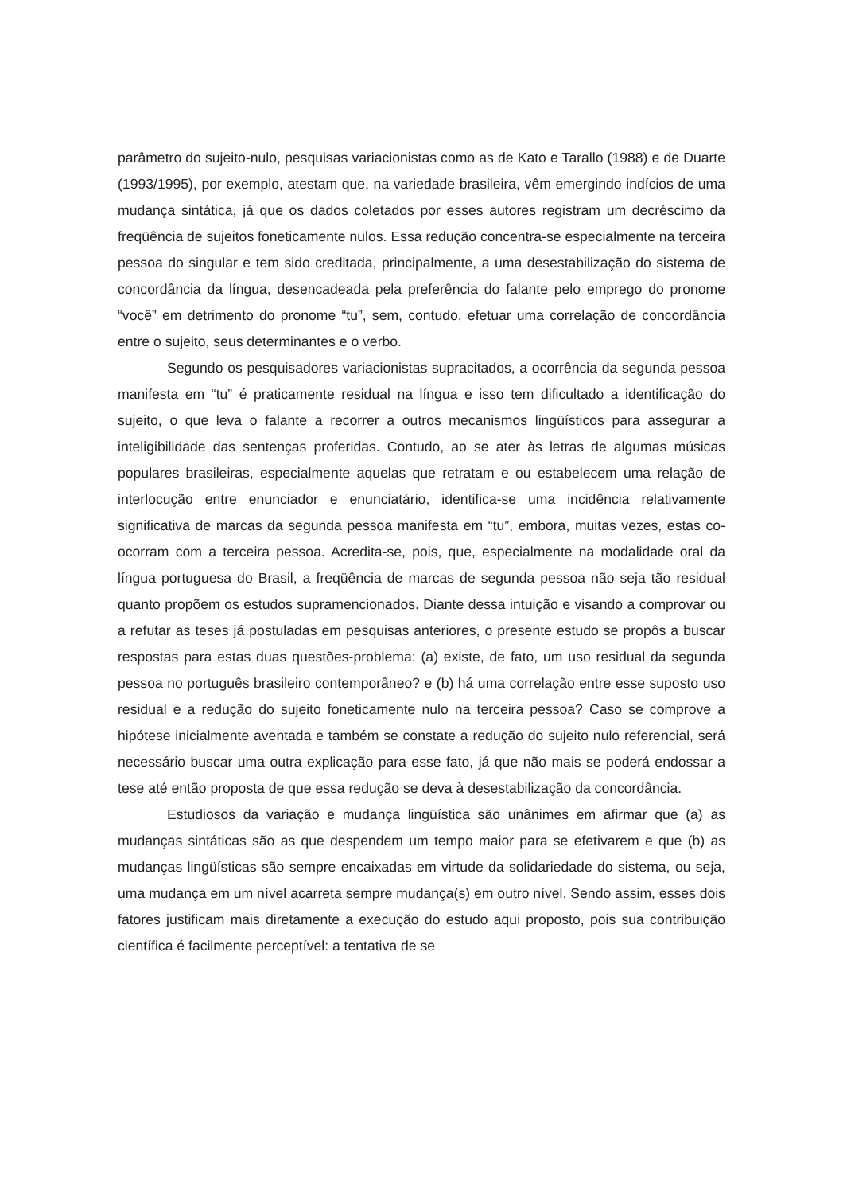parâmetro do sujeito-nulo, pesquisas variacionistas como as de Kato e Tarallo (1988) e de Duarte (1993/1995), por exemplo, atestam que, na variedade brasileira, vêm emergindo indícios de uma mudança sintática, já que os dados coletados por esses autores registram um decréscimo da freqüência de sujeitos foneticamente nulos. Essa redução concentra-se especialmente na terceira pessoa do singular e tem sido creditada, principalmente, a uma desestabilização do sistema de concordância da língua, desencadeada pela preferência do falante pelo emprego do pronome “você” em detrimento do pronome “tu”, sem, contudo, efetuar uma correlação de concordância entre o sujeito, seus determinantes e o verbo.
Segundo os pesquisadores variacionistas supracitados, a ocorrência da segunda pessoa manifesta em “tu” é praticamente residual na língua e isso tem dificultado a identificação do sujeito, o que leva o falante a recorrer a outros mecanismos lingüísticos para assegurar a inteligibilidade das sentenças proferidas. Contudo, ao se ater às letras de algumas músicas populares brasileiras, especialmente aquelas que retratam e ou estabelecem uma relação de interlocução entre enunciador e enunciatário, identifica-se uma incidência relativamente significativa de marcas da segunda pessoa manifesta em “tu”, embora, muitas vezes, estas co-ocorram com a terceira pessoa. Acredita-se, pois, que, especialmente na modalidade oral da língua portuguesa do Brasil, a freqüência de marcas de segunda pessoa não seja tão residual quanto propõem os estudos supramencionados. Diante dessa intuição e visando a comprovar ou a refutar as teses já postuladas em pesquisas anteriores, o presente estudo se propôs a buscar respostas para estas duas questões-problema: (a) existe, de fato, um uso residual da segunda pessoa no português brasileiro contemporâneo? e (b) há uma correlação entre esse suposto uso residual e a redução do sujeito foneticamente nulo na terceira pessoa? Caso se comprove a hipótese inicialmente aventada e também se constate a redução do sujeito nulo referencial, será necessário buscar uma outra explicação para esse fato, já que não mais se poderá endossar a tese até então proposta de que essa redução se deva à desestabilização da concordância.
Estudiosos da variação e mudança lingüística são unânimes em afirmar que (a) as mudanças sintáticas são as que despendem um tempo maior para se efetivarem e que (b) as mudanças lingüísticas são sempre encaixadas em virtude da solidariedade do sistema, ou seja, uma mudança em um nível acarreta sempre mudança(s) em outro nível. Sendo assim, esses dois fatores justificam mais diretamente a execução do estudo aqui proposto, pois sua contribuição científica é facilmente perceptível: a tentativa de se